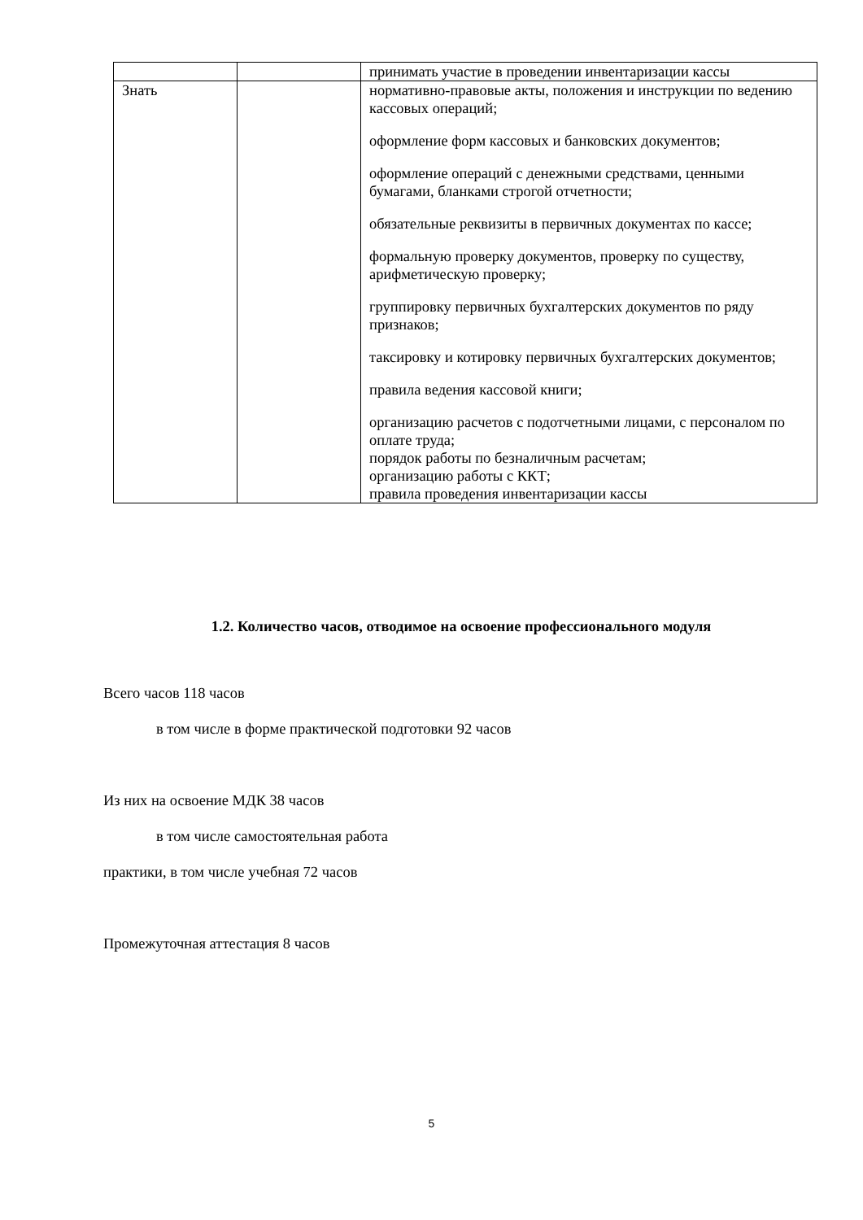| | | принимать участие в проведении инвентаризации кассы |
| Знать | | нормативно-правовые акты, положения и инструкции по ведению кассовых операций; оформление форм кассовых и банковских документов; оформление операций с денежными средствами, ценными бумагами, бланками строгой отчетности; обязательные реквизиты в первичных документах по кассе; формальную проверку документов, проверку по существу, арифметическую проверку; группировку первичных бухгалтерских документов по ряду признаков; таксировку и котировку первичных бухгалтерских документов; правила ведения кассовой книги; организацию расчетов с подотчетными лицами, с персоналом по оплате труда; порядок работы по безналичным расчетам; организацию работы с ККТ; правила проведения инвентаризации кассы |
1.2. Количество часов, отводимое на освоение профессионального модуля
Всего часов 118 часов
в том числе в форме практической подготовки 92 часов
Из них на освоение МДК 38 часов
в том числе самостоятельная работа
практики, в том числе учебная 72 часов
Промежуточная аттестация 8 часов
5